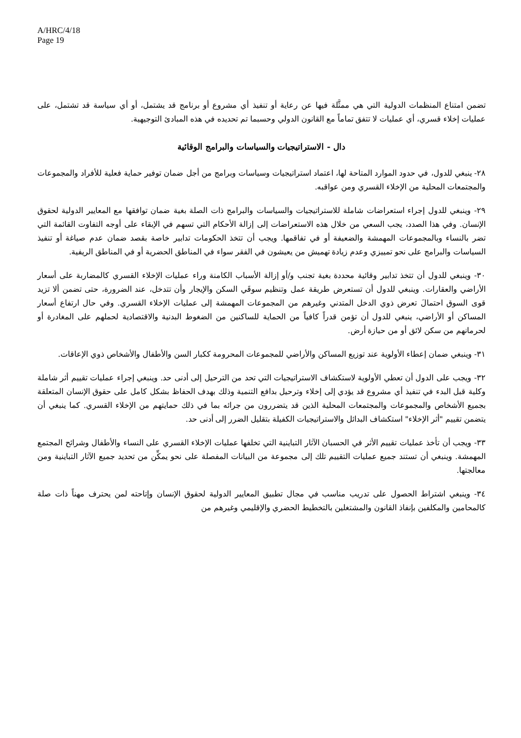A/HRC/4/18
Page 19
تضمن امتناع المنظمات الدولية التي هي ممثَّلة فيها عن رعاية أو تنفيذ أي مشروع أو برنامج قد يشتمل، أو أي سياسة قد تشتمل، على عمليات إخلاء قسري، أي عمليات لا تتفق تماماً مع القانون الدولي وحسبما تم تحديده في هذه المبادئ التوجيهية.
دال - الاستراتيجيات والسياسات والبرامج الوقائية
٢٨- ينبغي للدول، في حدود الموارد المتاحة لها، اعتماد استراتيجيات وسياسات وبرامج من أجل ضمان توفير حماية فعلية للأفراد والمجموعات والمجتمعات المحلية من الإخلاء القسري ومن عواقبه.
٢٩- وينبغي للدول إجراء استعراضات شاملة للاستراتيجيات والسياسات والبرامج ذات الصلة بغية ضمان توافقها مع المعايير الدولية لحقوق الإنسان. وفي هذا الصدد، يجب السعي من خلال هذه الاستعراضات إلى إزالة الأحكام التي تسهم في الإبقاء على أوجه التفاوت القائمة التي تضر بالنساء وبالمجموعات المهمشة والضعيفة أو في تفاقمها. ويجب أن تتخذ الحكومات تدابير خاصة بقصد ضمان عدم صياغة أو تنفيذ السياسات والبرامج على نحو تمييزي وعدم زيادة تهميش من يعيشون في الفقر سواء في المناطق الحضرية أو في المناطق الريفية.
٣٠- وينبغي للدول أن تتخذ تدابير وقائية محددة بغية تجنب و/أو إزالة الأسباب الكامنة وراء عمليات الإخلاء القسري كالمضاربة على أسعار الأراضي والعقارات. وينبغي للدول أن تستعرض طريقة عمل وتنظيم سوقَي السكن والإيجار وأن تتدخل، عند الضرورة، حتى تضمن ألا تزيد قوى السوق احتمالَ تعرض ذوي الدخل المتدني وغيرهم من المجموعات المهمشة إلى عمليات الإخلاء القسري. وفي حال ارتفاع أسعار المساكن أو الأراضي، ينبغي للدول أن تؤمن قدراً كافياً من الحماية للساكنين من الضغوط البدنية والاقتصادية لحملهم على المغادرة أو لحرمانهم من سكن لائق أو من حيازة أرض.
٣١- وينبغي ضمان إعطاء الأولوية عند توزيع المساكن والأراضي للمجموعات المحرومة ككبار السن والأطفال والأشخاص ذوي الإعاقات.
٣٢- ويجب على الدول أن تعطي الأولوية لاستكشاف الاستراتيجيات التي تحد من الترحيل إلى أدنى حد. وينبغي إجراء عمليات تقييم أثر شاملة وكلية قبل البدء في تنفيذ أي مشروع قد يؤدي إلى إخلاء وترحيل بدافع التنمية وذلك بهدف الحفاظ بشكل كامل على حقوق الإنسان المتعلقة بجميع الأشخاص والمجموعات والمجتمعات المحلية الذين قد يتضررون من جرائه بما في ذلك حمايتهم من الإخلاء القسري. كما ينبغي أن يتضمن تقييم "أثر الإخلاء" استكشاف البدائل والاستراتيجيات الكفيلة بتقليل الضرر إلى أدنى حد.
٣٣- ويجب أن تأخذ عمليات تقييم الأثر في الحسبان الآثار التباينية التي تخلفها عمليات الإخلاء القسري على النساء والأطفال وشرائح المجتمع المهمشة. وينبغي أن تستند جميع عمليات التقييم تلك إلى مجموعة من البيانات المفصلة على نحو يمكِّن من تحديد جميع الآثار التباينية ومن معالجتها.
٣٤- وينبغي اشتراط الحصول على تدريب مناسب في مجال تطبيق المعايير الدولية لحقوق الإنسان وإتاحته لمن يحترف مهناً ذات صلة كالمحامين والمكلفين بإنفاذ القانون والمشتغلين بالتخطيط الحضري والإقليمي وغيرهم من